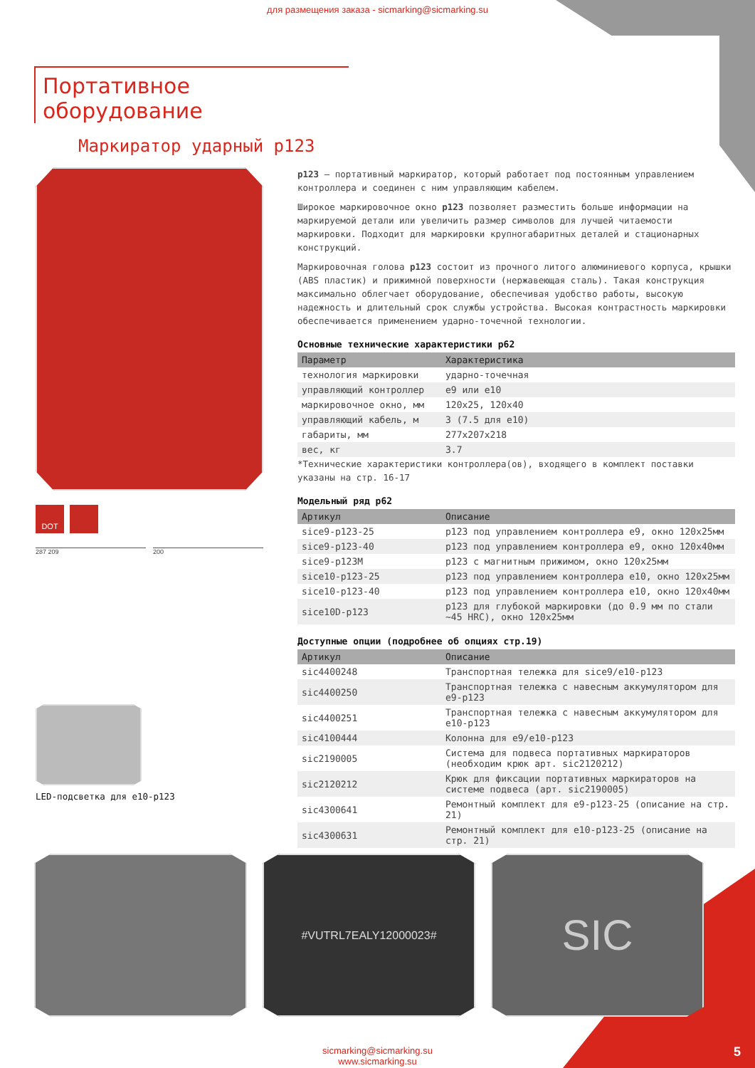для размещения заказа - sicmarking@sicmarking.su
Портативное оборудование
Маркиратор ударный p123
DOT
287 209 200
LED-подсветка для e10-p123
p123 – портативный маркиратор, который работает под постоянным управлением контроллера и соединен с ним управляющим кабелем.
Широкое маркировочное окно p123 позволяет разместить больше информации на маркируемой детали или увеличить размер символов для лучшей читаемости маркировки. Подходит для маркировки крупногабаритных деталей и стационарных конструкций.
Маркировочная голова p123 состоит из прочного литого алюминиевого корпуса, крышки (ABS пластик) и прижимной поверхности (нержавеющая сталь). Такая конструкция максимально облегчает оборудование, обеспечивая удобство работы, высокую надежность и длительный срок службы устройства. Высокая контрастность маркировки обеспечивается применением ударно-точечной технологии.
Основные технические характеристики p62
| Параметр | Характеристика |
| --- | --- |
| технология маркировки | ударно-точечная |
| управляющий контроллер | e9 или e10 |
| маркировочное окно, мм | 120x25, 120x40 |
| управляющий кабель, м | 3 (7.5 для e10) |
| габариты, мм | 277x207x218 |
| вес, кг | 3.7 |
*Технические характеристики контроллера(ов), входящего в комплект поставки указаны на стр. 16-17
Модельный ряд p62
| Артикул | Описание |
| --- | --- |
| sice9-p123-25 | p123 под управлением контроллера e9, окно 120x25мм |
| sice9-p123-40 | p123 под управлением контроллера e9, окно 120x40мм |
| sice9-p123M | p123 с магнитным прижимом, окно 120x25мм |
| sice10-p123-25 | p123 под управлением контроллера e10, окно 120x25мм |
| sice10-p123-40 | p123 под управлением контроллера e10, окно 120x40мм |
| sice10D-p123 | p123 для глубокой маркировки (до 0.9 мм по стали ~45 HRC), окно 120x25мм |
Доступные опции (подробнее об опциях стр.19)
| Артикул | Описание |
| --- | --- |
| sic4400248 | Транспортная тележка для sice9/e10-p123 |
| sic4400250 | Транспортная тележка с навесным аккумулятором для e9-p123 |
| sic4400251 | Транспортная тележка с навесным аккумулятором для e10-p123 |
| sic4100444 | Колонна для e9/e10-p123 |
| sic2190005 | Система для подвеса портативных маркираторов (необходим крюк арт. sic2120212) |
| sic2120212 | Крюк для фиксации портативных маркираторов на системе подвеса (арт. sic2190005) |
| sic4300641 | Ремонтный комплект для e9-p123-25 (описание на стр. 21) |
| sic4300631 | Ремонтный комплект для e10-p123-25 (описание на стр. 21) |
#VUTRL7EALY12000023#
SIC
sicmarking@sicmarking.su
www.sicmarking.su
5